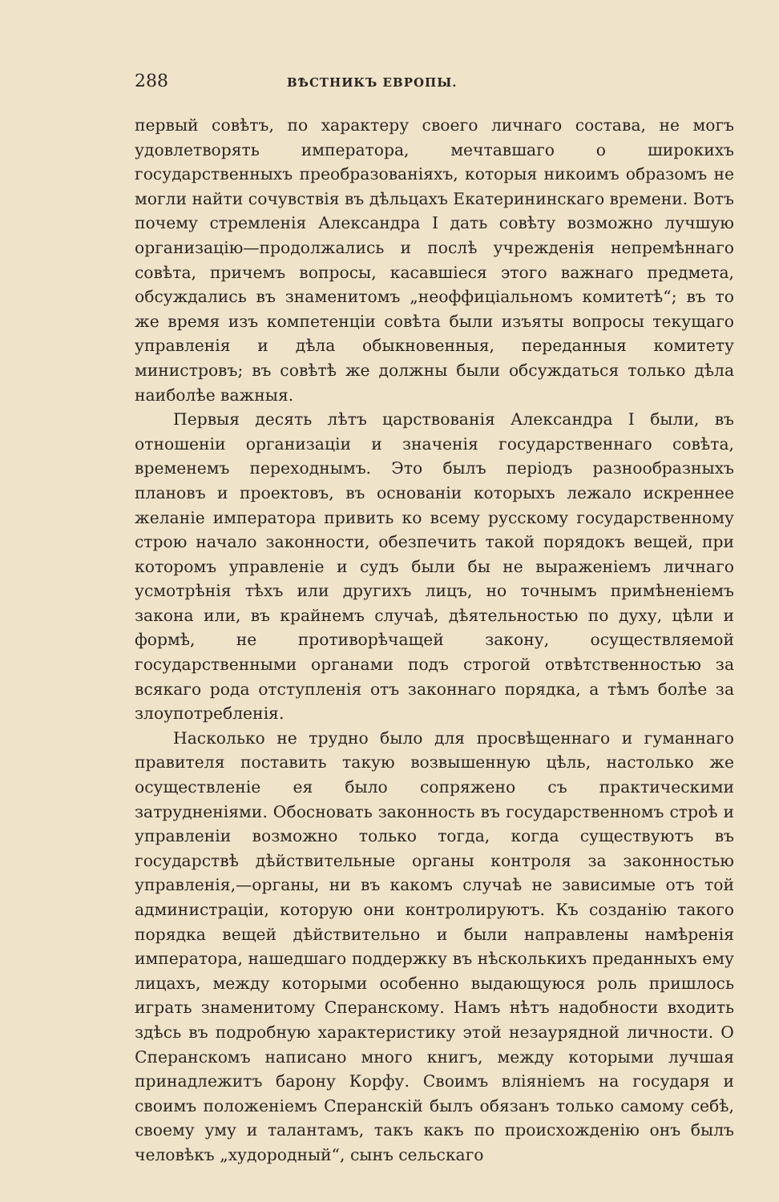288 ВѢСТНИКЪ ЕВРОПЫ.
первый совѣтъ, по характеру своего личнаго состава, не могъ удовлетворять императора, мечтавшаго о широкихъ государственныхъ преобразованіяхъ, которыя никоимъ образомъ не могли найти сочувствія въ дѣльцахъ Екатерининскаго времени. Вотъ почему стремленія Александра I дать совѣту возможно лучшую организацію—продолжались и послѣ учрежденія непремѣннаго совѣта, причемъ вопросы, касавшіеся этого важнаго предмета, обсуждались въ знаменитомъ „неоффиціальномъ комитетѣ“; въ то же время изъ компетенціи совѣта были изъяты вопросы текущаго управленія и дѣла обыкновенныя, переданныя комитету министровъ; въ совѣтѣ же должны были обсуждаться только дѣла наиболѣе важныя.
Первыя десять лѣтъ царствованія Александра I были, въ отношеніи организаціи и значенія государственнаго совѣта, временемъ переходнымъ. Это былъ періодъ разнообразныхъ плановъ и проектовъ, въ основаніи которыхъ лежало искреннее желаніе императора привить ко всему русскому государственному строю начало законности, обезпечить такой порядокъ вещей, при которомъ управленіе и судъ были бы не выраженіемъ личнаго усмотрѣнія тѣхъ или другихъ лицъ, но точнымъ примѣненіемъ закона или, въ крайнемъ случаѣ, дѣятельностью по духу, цѣли и формѣ, не противорѣчащей закону, осуществляемой государственными органами подъ строгой отвѣтственностью за всякаго рода отступленія отъ законнаго порядка, а тѣмъ болѣе за злоупотребленія.
Насколько не трудно было для просвѣщеннаго и гуманнаго правителя поставить такую возвышенную цѣль, настолько же осуществленіе ея было сопряжено съ практическими затрудненіями. Обосновать законность въ государственномъ строѣ и управленіи возможно только тогда, когда существуютъ въ государствѣ дѣйствительные органы контроля за законностью управленія,—органы, ни въ какомъ случаѣ не зависимые отъ той администраціи, которую они контролируютъ. Къ созданію такого порядка вещей дѣйствительно и были направлены намѣренія императора, нашедшаго поддержку въ нѣсколькихъ преданныхъ ему лицахъ, между которыми особенно выдающуюся роль пришлось играть знаменитому Сперанскому. Намъ нѣтъ надобности входить здѣсь въ подробную характеристику этой незаурядной личности. О Сперанскомъ написано много книгъ, между которыми лучшая принадлежитъ барону Корфу. Своимъ вліяніемъ на государя и своимъ положеніемъ Сперанскій былъ обязанъ только самому себѣ, своему уму и талантамъ, такъ какъ по происхожденію онъ былъ человѣкъ „худородный“, сынъ сельскаго